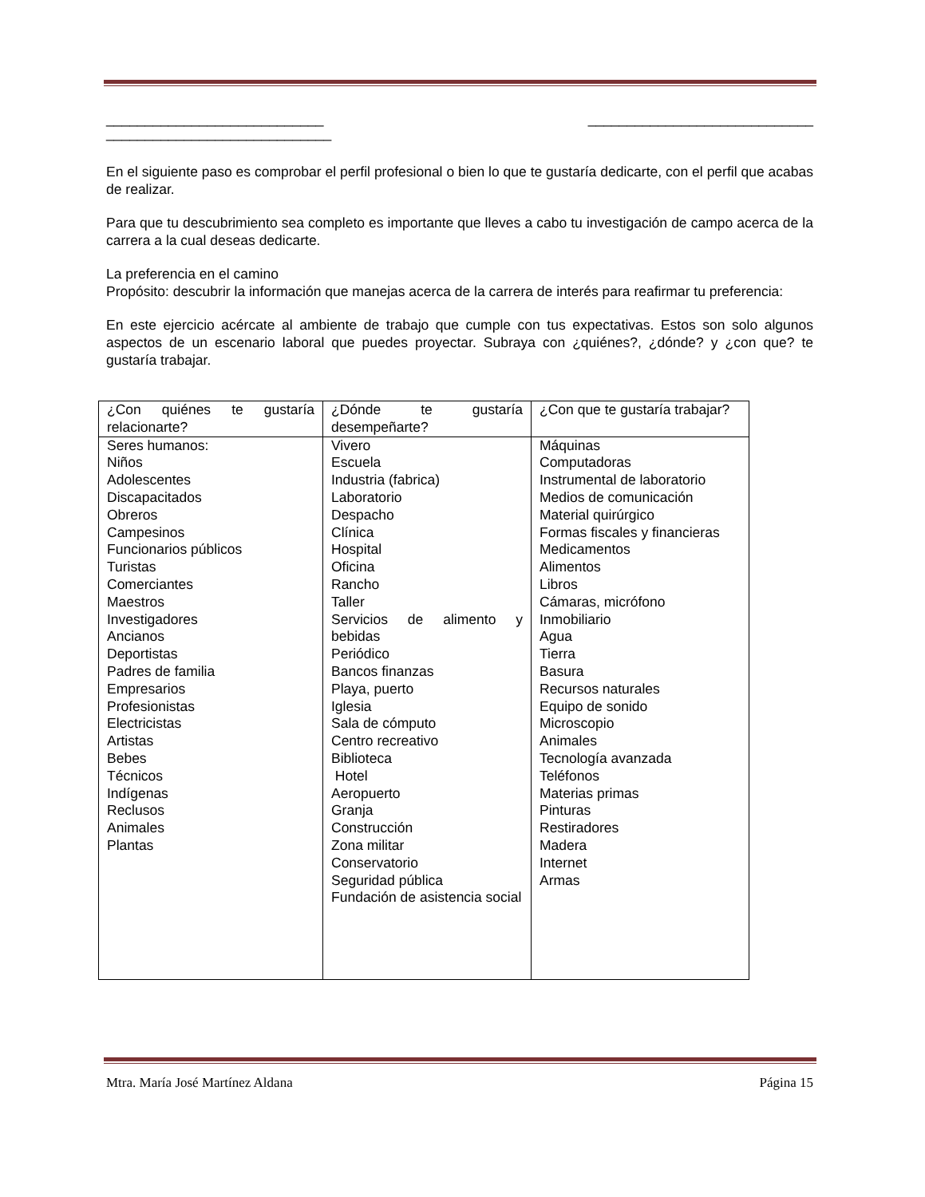____________________________ _____________________________
_____________________________
En el siguiente paso es comprobar el perfil profesional o bien lo que te gustaría dedicarte, con el perfil que acabas de realizar.
Para que tu descubrimiento sea completo es importante que lleves a cabo tu investigación de campo acerca de la carrera a la cual deseas dedicarte.
La preferencia en el camino
Propósito: descubrir la información que manejas acerca de la carrera de interés para reafirmar tu preferencia:
En este ejercicio acércate al ambiente de trabajo que cumple con tus expectativas. Estos son solo algunos aspectos de un escenario laboral que puedes proyectar. Subraya con ¿quiénes?, ¿dónde? y ¿con que? te gustaría trabajar.
| ¿Con quiénes te gustaría relacionarte? | ¿Dónde te gustaría desempeñarte? | ¿Con que te gustaría trabajar? |
| --- | --- | --- |
| Seres humanos: Niños Adolescentes Discapacitados Obreros Campesinos Funcionarios públicos Turistas Comerciantes Maestros Investigadores Ancianos Deportistas Padres de familia Empresarios Profesionistas Electricistas Artistas Bebes Técnicos Indígenas Reclusos Animales Plantas | Vivero Escuela Industria (fabrica) Laboratorio Despacho Clínica Hospital Oficina Rancho Taller Servicios de alimento y bebidas Periódico Bancos finanzas Playa, puerto Iglesia Sala de cómputo Centro recreativo Biblioteca Hotel Aeropuerto Granja Construcción Zona militar Conservatorio Seguridad pública Fundación de asistencia social | Máquinas Computadoras Instrumental de laboratorio Medios de comunicación Material quirúrgico Formas fiscales y financieras Medicamentos Alimentos Libros Cámaras, micrófono Inmobiliario Agua Tierra Basura Recursos naturales Equipo de sonido Microscopio Animales Tecnología avanzada Teléfonos Materias primas Pinturas Restiradores Madera Internet Armas |
Mtra. María José Martínez Aldana Página 15